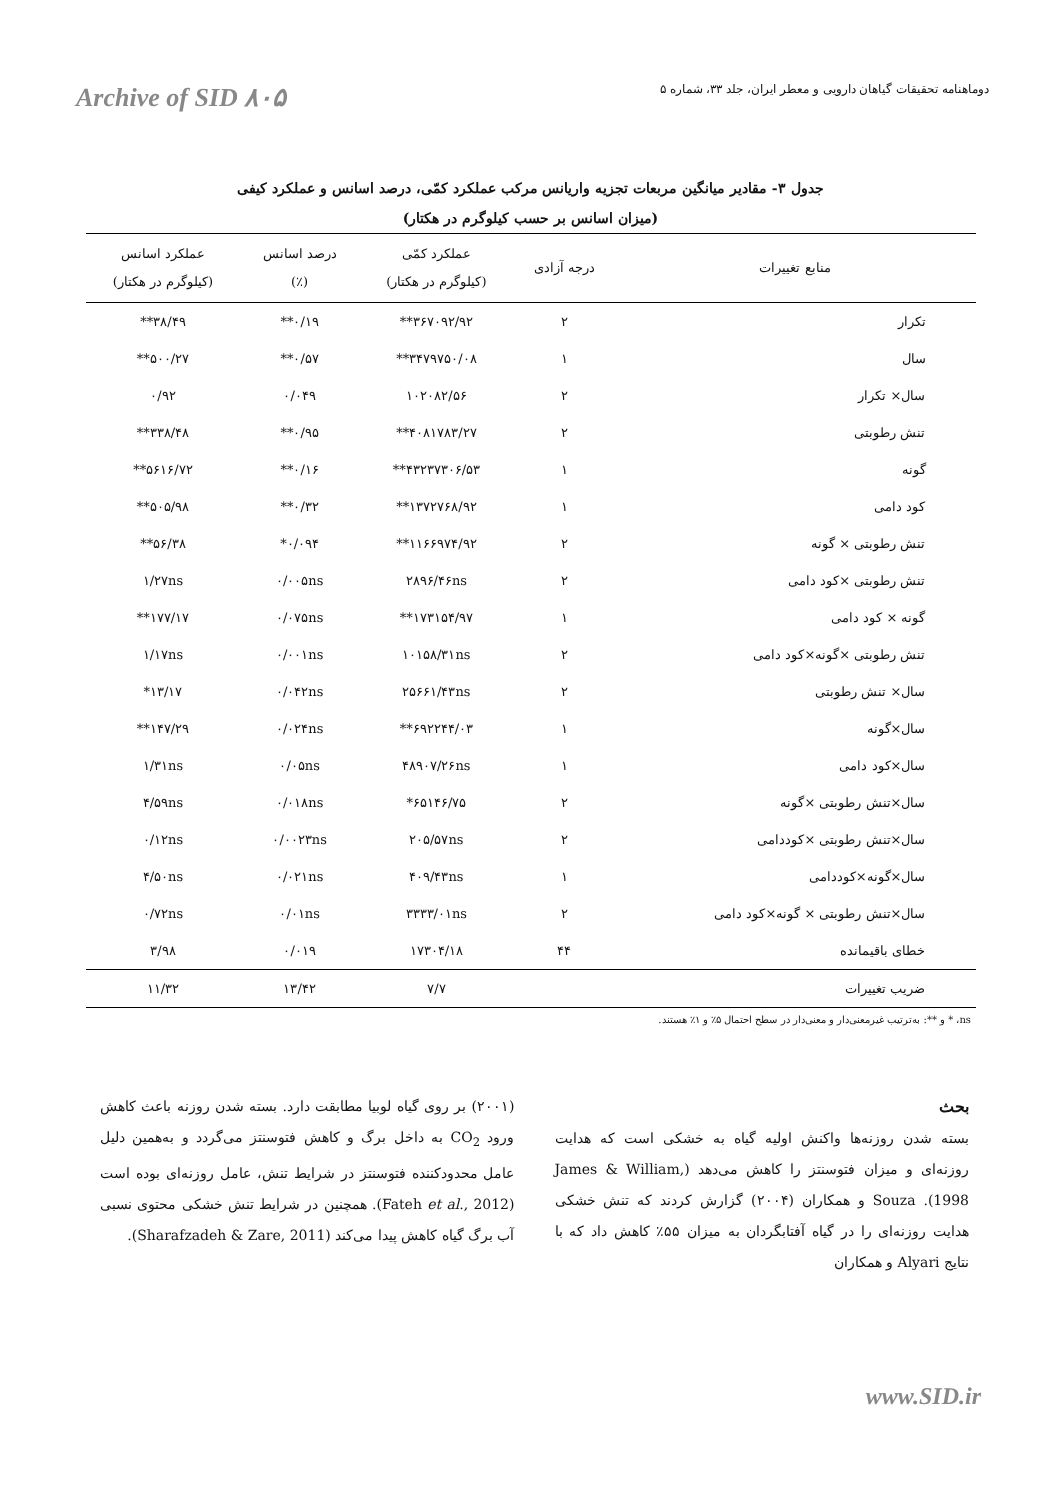دوماهنامه تحقیقات گیاهان دارویی و معطر ایران، جلد ۳۳، شماره ۵ Archive of SID ۸۰۵
جدول ۳- مقادیر میانگین مربعات تجزیه واریانس مرکب عملکرد کمّی، درصد اسانس و عملکرد کیفی
(میزان اسانس بر حسب کیلوگرم در هکتار)
| منابع تغییرات | درجه آزادی | عملکرد کمّی (کیلوگرم در هکتار) | درصد اسانس (٪) | عملکرد اسانس (کیلوگرم در هکتار) |
| --- | --- | --- | --- | --- |
| تکرار | ۲ | ۳۶۷۰۹۲/۹۲** | ۰/۱۹** | ۳۸/۴۹** |
| سال | ۱ | ۳۴۷۹۷۵۰/۰۸** | ۰/۵۷** | ۵۰۰/۲۷** |
| سال× تکرار | ۲ | ۱۰۲۰۸۲/۵۶ | ۰/۰۴۹ | ۰/۹۲ |
| تنش رطوبتی | ۲ | ۴۰۸۱۷۸۳/۲۷** | ۰/۹۵** | ۳۳۸/۴۸** |
| گونه | ۱ | ۴۳۲۳۷۳۰۶/۵۳** | ۰/۱۶** | ۵۶۱۶/۷۲** |
| کود دامی | ۱ | ۱۳۷۲۷۶۸/۹۲** | ۰/۳۲** | ۵۰۵/۹۸** |
| تنش رطوبتی × گونه | ۲ | ۱۱۶۶۹۷۴/۹۲** | ۰/۰۹۴* | ۵۶/۳۸** |
| تنش رطوبتی ×کود دامی | ۲ | ۲۸۹۶/۴۶ns | ۰/۰۰۵ns | ۱/۲۷ns |
| گونه × کود دامی | ۱ | ۱۷۳۱۵۴/۹۷** | ۰/۰۷۵ns | ۱۷۷/۱۷** |
| تنش رطوبتی ×گونه×کود دامی | ۲ | ۱۰۱۵۸/۳۱ns | ۰/۰۰۱ns | ۱/۱۷ns |
| سال× تنش رطوبتی | ۲ | ۲۵۶۶۱/۴۳ns | ۰/۰۴۲ns | ۱۳/۱۷* |
| سال×گونه | ۱ | ۶۹۲۲۴۴/۰۳** | ۰/۰۲۴ns | ۱۴۷/۲۹** |
| سال×کود دامی | ۱ | ۴۸۹۰۷/۲۶ns | ۰/۰۵ns | ۱/۳۱ns |
| سال×تنش رطوبتی ×گونه | ۲ | ۶۵۱۴۶/۷۵* | ۰/۰۱۸ns | ۴/۵۹ns |
| سال×تنش رطوبتی ×کوددامی | ۲ | ۲۰۵/۵۷ns | ۰/۰۰۲۳ns | ۰/۱۲ns |
| سال×گونه×کوددامی | ۱ | ۴۰۹/۴۳ns | ۰/۰۲۱ns | ۴/۵۰ns |
| سال×تنش رطوبتی × گونه×کود دامی | ۲ | ۳۳۳۳/۰۱ns | ۰/۰۱ns | ۰/۷۲ns |
| خطای باقیمانده | ۴۴ | ۱۷۳۰۴/۱۸ | ۰/۰۱۹ | ۳/۹۸ |
| ضریب تغییرات | | ۷/۷ | ۱۳/۴۲ | ۱۱/۳۲ |
ns، * و **: به‌ترتیب غیرمعنی‌دار و معنی‌دار در سطح احتمال ۵٪ و ۱٪ هستند.
بحث
بسته شدن روزنه‌ها واکنش اولیه گیاه به خشکی است که هدایت روزنه‌ای و میزان فتوسنتز را کاهش می‌دهد (James & William, 1998). Souza و همکاران (۲۰۰۴) گزارش کردند که تنش خشکی هدایت روزنه‌ای را در گیاه آفتابگردان به میزان ۵۵٪ کاهش داد که با نتایج Alyari و همکاران
(۲۰۰۱) بر روی گیاه لوبیا مطابقت دارد. بسته شدن روزنه باعث کاهش ورود CO<sub>2</sub> به داخل برگ و کاهش فتوسنتز می‌گردد و به‌همین دلیل عامل محدودکننده فتوسنتز در شرایط تنش، عامل روزنه‌ای بوده است (Fateh et al., 2012). همچنین در شرایط تنش خشکی محتوی نسبی آب برگ گیاه کاهش پیدا می‌کند (Sharafzadeh & Zare, 2011).
www.SID.ir